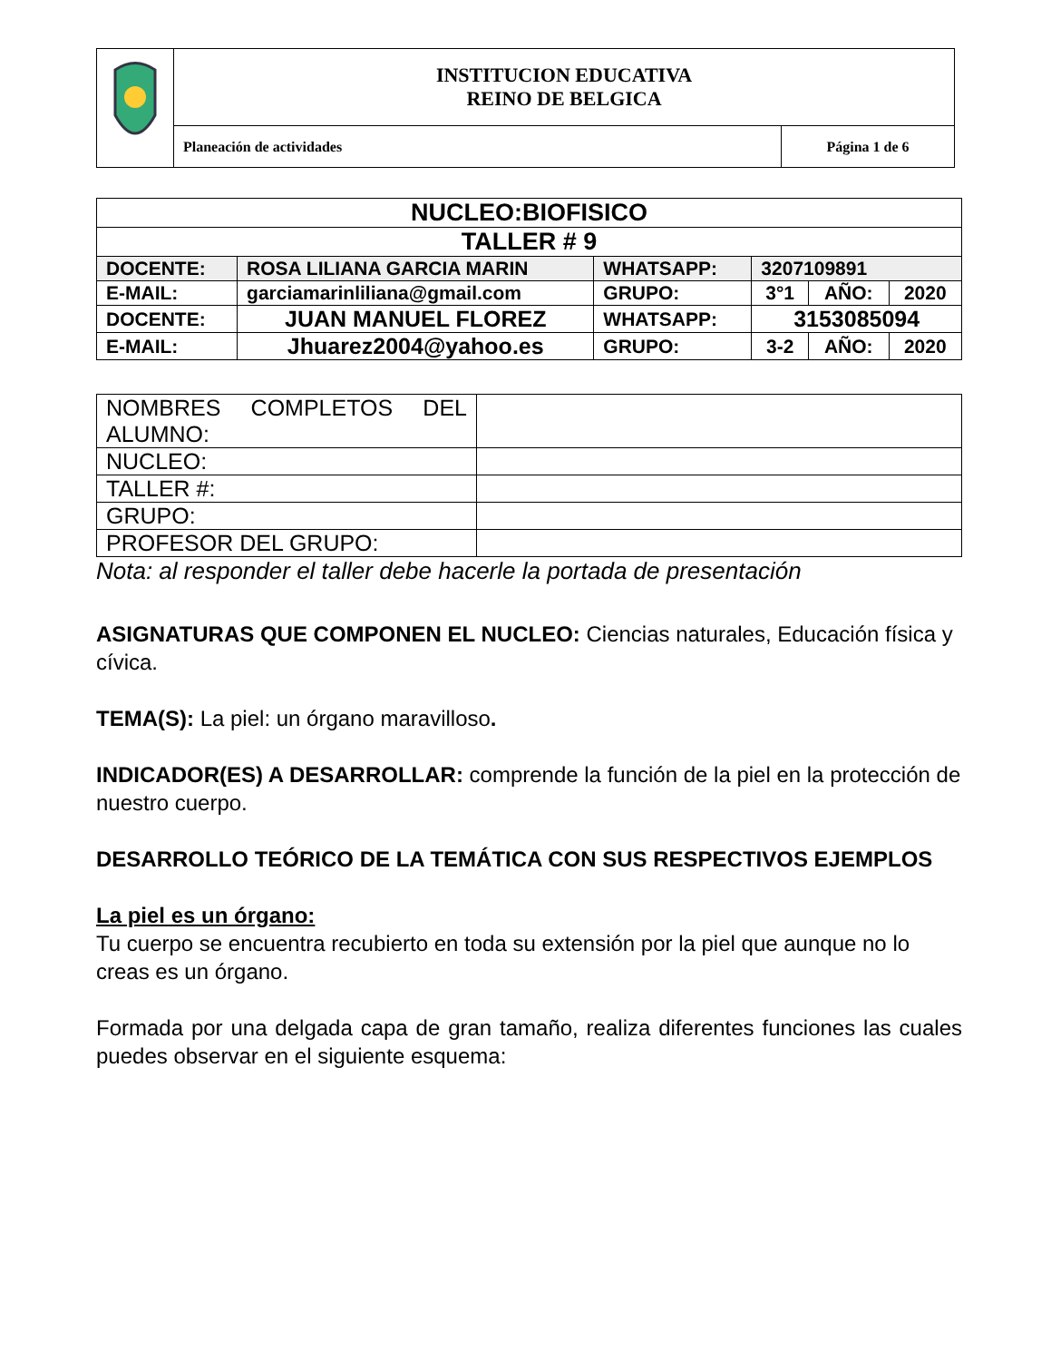| | INSTITUCION EDUCATIVA REINO DE BELGICA | |
| | Planeación de actividades | Página 1 de 6 |
| NUCLEO:BIOFISICO | | | | | |
| TALLER # 9 | | | | | |
| DOCENTE: | ROSA LILIANA GARCIA MARIN | WHATSAPP: | 3207109891 | | |
| E-MAIL: | garciamarinliliana@gmail.com | GRUPO: | 3°1 | AÑO: | 2020 |
| DOCENTE: | JUAN MANUEL FLOREZ | WHATSAPP: | 3153085094 | | |
| E-MAIL: | Jhuarez2004@yahoo.es | GRUPO: | 3-2 | AÑO: | 2020 |
| NOMBRES COMPLETOS DEL ALUMNO: | |
| NUCLEO: | |
| TALLER #: | |
| GRUPO: | |
| PROFESOR DEL GRUPO: | |
Nota: al responder el taller debe hacerle la portada de presentación
ASIGNATURAS QUE COMPONEN EL NUCLEO: Ciencias naturales, Educación física y cívica.
TEMA(S): La piel: un órgano maravilloso.
INDICADOR(ES) A DESARROLLAR: comprende la función de la piel en la protección de nuestro cuerpo.
DESARROLLO TEÓRICO DE LA TEMÁTICA CON SUS RESPECTIVOS EJEMPLOS
La piel es un órgano:
Tu cuerpo se encuentra recubierto en toda su extensión por la piel que aunque no lo creas es un órgano.
Formada por una delgada capa de gran tamaño, realiza diferentes funciones las cuales puedes observar en el siguiente esquema: